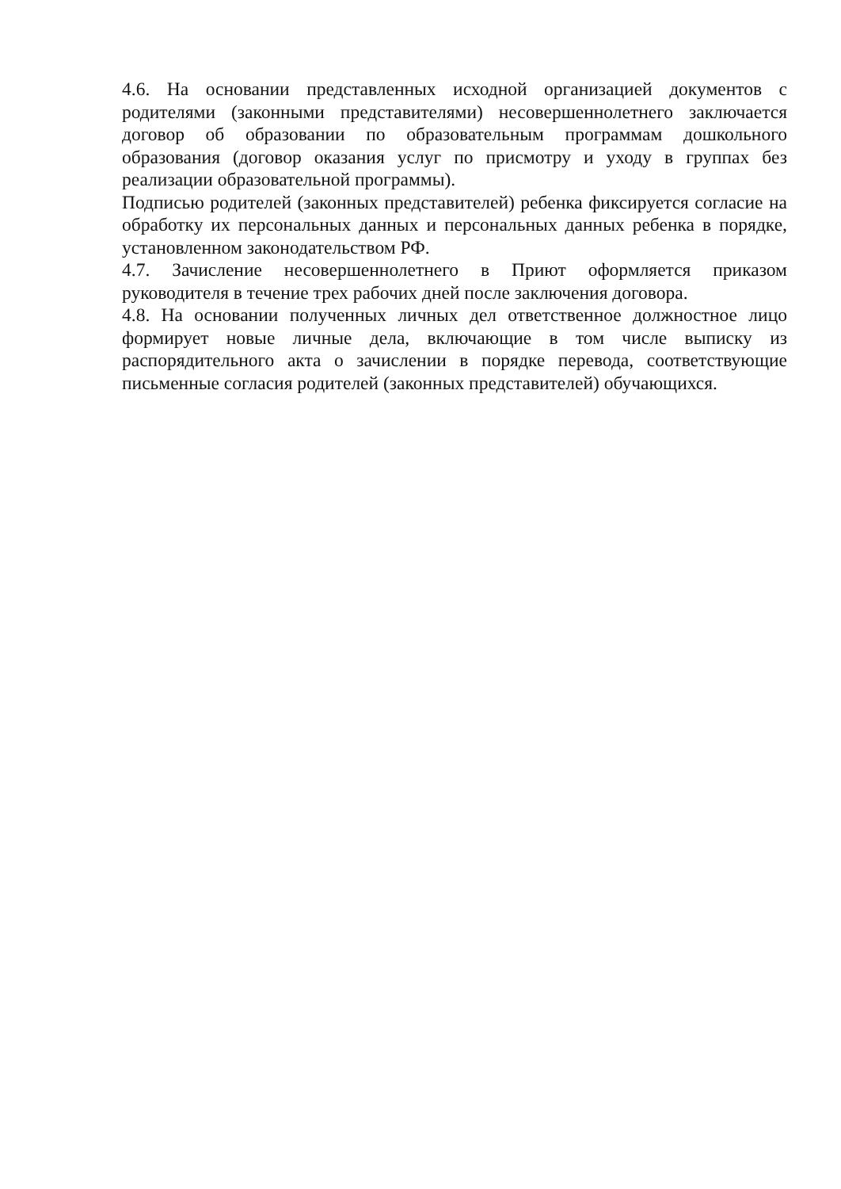4.6. На основании представленных исходной организацией документов с родителями (законными представителями) несовершеннолетнего заключается договор об образовании по образовательным программам дошкольного образования (договор оказания услуг по присмотру и уходу в группах без реализации образовательной программы).
Подписью родителей (законных представителей) ребенка фиксируется согласие на обработку их персональных данных и персональных данных ребенка в порядке, установленном законодательством РФ.
4.7. Зачисление несовершеннолетнего в Приют оформляется приказом руководителя в течение трех рабочих дней после заключения договора.
4.8. На основании полученных личных дел ответственное должностное лицо формирует новые личные дела, включающие в том числе выписку из распорядительного акта о зачислении в порядке перевода, соответствующие письменные согласия родителей (законных представителей) обучающихся.